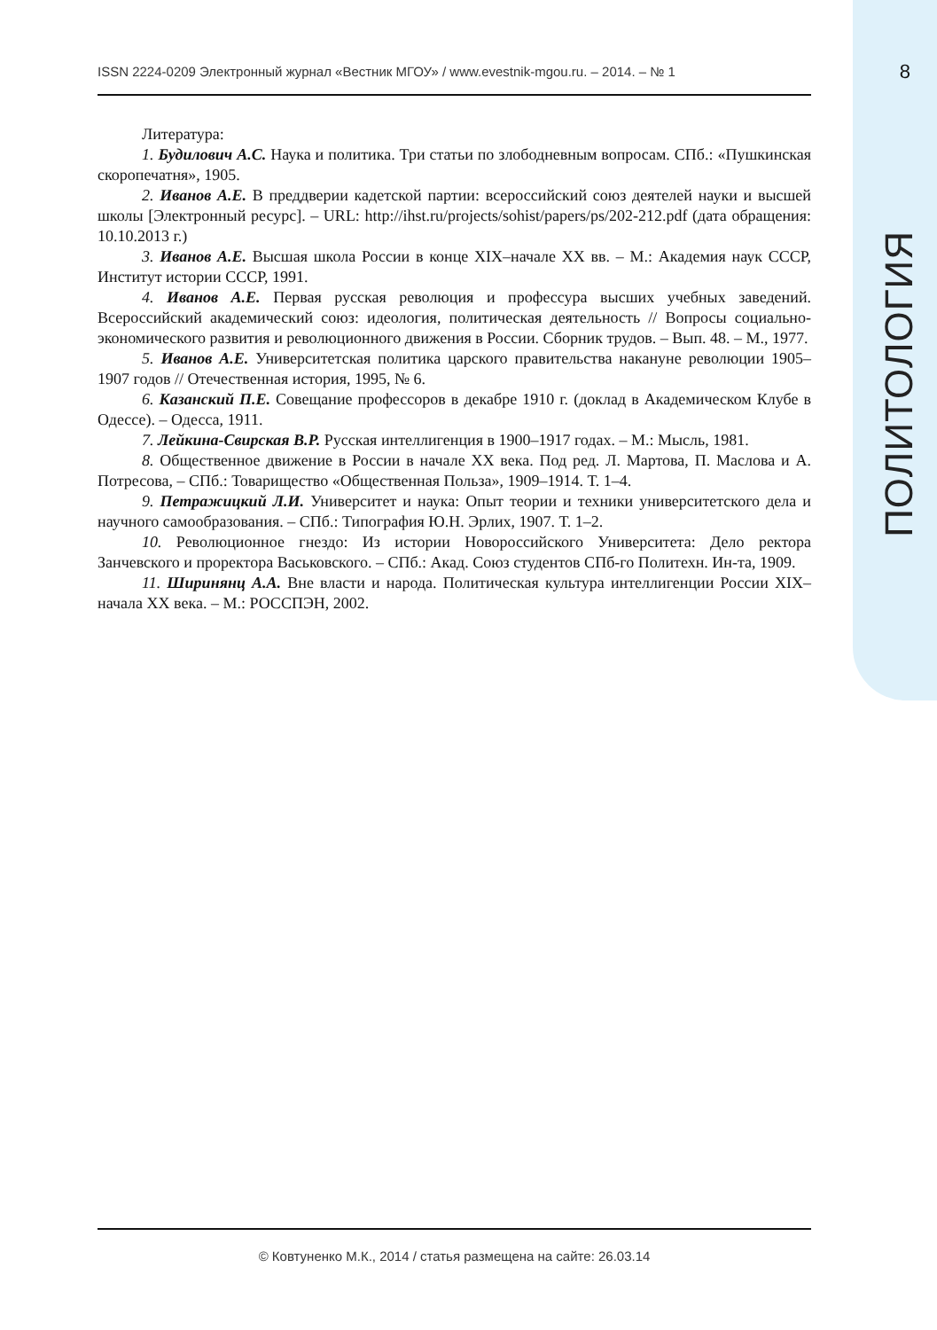ISSN 2224-0209 Электронный журнал «Вестник МГОУ» / www.evestnik-mgou.ru. – 2014. – № 1 8
Литература:
1. Будилович А.С. Наука и политика. Три статьи по злободневным вопросам. СПб.: «Пушкинская скоропечатня», 1905.
2. Иванов А.Е. В преддверии кадетской партии: всероссийский союз деятелей науки и высшей школы [Электронный ресурс]. – URL: http://ihst.ru/projects/sohist/papers/ps/202-212.pdf (дата обращения: 10.10.2013 г.)
3. Иванов А.Е. Высшая школа России в конце XIX–начале XX вв. – М.: Академия наук СССР, Институт истории СССР, 1991.
4. Иванов А.Е. Первая русская революция и профессура высших учебных заведений. Всероссийский академический союз: идеология, политическая деятельность // Вопросы социально-экономического развития и революционного движения в России. Сборник трудов. – Вып. 48. – М., 1977.
5. Иванов А.Е. Университетская политика царского правительства накануне революции 1905–1907 годов // Отечественная история, 1995, № 6.
6. Казанский П.Е. Совещание профессоров в декабре 1910 г. (доклад в Академическом Клубе в Одессе). – Одесса, 1911.
7. Лейкина-Свирская В.Р. Русская интеллигенция в 1900–1917 годах. – М.: Мысль, 1981.
8. Общественное движение в России в начале XX века. Под ред. Л. Мартова, П. Маслова и А. Потресова, – СПб.: Товарищество «Общественная Польза», 1909–1914. Т. 1–4.
9. Петражицкий Л.И. Университет и наука: Опыт теории и техники университетского дела и научного самообразования. – СПб.: Типография Ю.Н. Эрлих, 1907. Т. 1–2.
10. Революционное гнездо: Из истории Новороссийского Университета: Дело ректора Занчевского и проректора Васьковского. – СПб.: Акад. Союз студентов СПб-го Политехн. Ин-та, 1909.
11. Ширинянц А.А. Вне власти и народа. Политическая культура интеллигенции России XIX–начала XX века. – М.: РОССПЭН, 2002.
ПОЛИТОЛОГИЯ
© Ковтуненко М.К., 2014 / статья размещена на сайте: 26.03.14